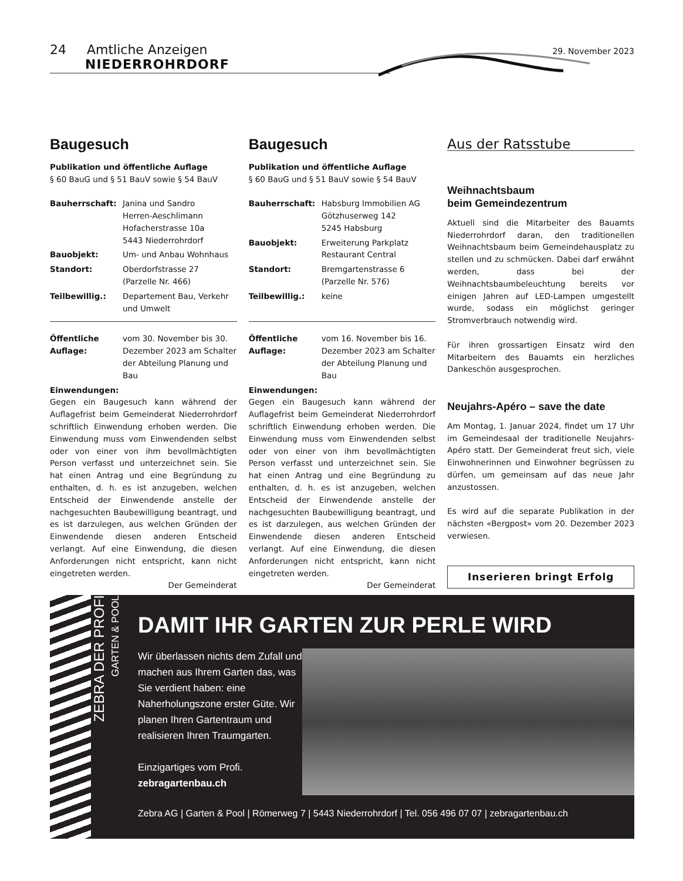24 Amtliche Anzeigen NIEDERROHRDORF
29. November 2023
Baugesuch
Publikation und öffentliche Auflage
§ 60 BauG und § 51 BauV sowie § 54 BauV
Bauherrschaft: Janina und Sandro
Herren-Aeschlimann
Hofacherstrasse 10a
5443 Niederrohrdorf
Bauobjekt: Um- und Anbau Wohnhaus
Standort: Oberdorfstrasse 27
(Parzelle Nr. 466)
Teilbewillig.: Departement Bau, Verkehr und Umwelt
Öffentliche Auflage:
vom 30. November bis 30. Dezember 2023 am Schalter der Abteilung Planung und Bau
Einwendungen:
Gegen ein Baugesuch kann während der Auflagefrist beim Gemeinderat Niederrohrdorf schriftlich Einwendung erhoben werden. Die Einwendung muss vom Einwendenden selbst oder von einer von ihm bevollmächtigten Person verfasst und unterzeichnet sein. Sie hat einen Antrag und eine Begründung zu enthalten, d. h. es ist anzugeben, welchen Entscheid der Einwendende anstelle der nachgesuchten Baubewilligung beantragt, und es ist darzulegen, aus welchen Gründen der Einwendende diesen anderen Entscheid verlangt. Auf eine Einwendung, die diesen Anforderungen nicht entspricht, kann nicht eingetreten werden.
Der Gemeinderat
Baugesuch
Publikation und öffentliche Auflage
§ 60 BauG und § 51 BauV sowie § 54 BauV
Bauherrschaft: Habsburg Immobilien AG
Götzhuserweg 142
5245 Habsburg
Bauobjekt: Erweiterung Parkplatz
Restaurant Central
Standort: Bremgartenstrasse 6
(Parzelle Nr. 576)
Teilbewillig.: keine
Öffentliche Auflage:
vom 16. November bis 16. Dezember 2023 am Schalter der Abteilung Planung und Bau
Einwendungen:
Gegen ein Baugesuch kann während der Auflagefrist beim Gemeinderat Niederrohrdorf schriftlich Einwendung erhoben werden. Die Einwendung muss vom Einwendenden selbst oder von einer von ihm bevollmächtigten Person verfasst und unterzeichnet sein. Sie hat einen Antrag und eine Begründung zu enthalten, d. h. es ist anzugeben, welchen Entscheid der Einwendende anstelle der nachgesuchten Baubewilligung beantragt, und es ist darzulegen, aus welchen Gründen der Einwendende diesen anderen Entscheid verlangt. Auf eine Einwendung, die diesen Anforderungen nicht entspricht, kann nicht eingetreten werden.
Der Gemeinderat
Aus der Ratsstube
Weihnachtsbaum
beim Gemeindezentrum
Aktuell sind die Mitarbeiter des Bauamts Niederrohrdorf daran, den traditionellen Weihnachtsbaum beim Gemeindehausplatz zu stellen und zu schmücken. Dabei darf erwähnt werden, dass bei der Weihnachtsbaumbeleuchtung bereits vor einigen Jahren auf LED-Lampen umgestellt wurde, sodass ein möglichst geringer Stromverbrauch notwendig wird.
Für ihren grossartigen Einsatz wird den Mitarbeitern des Bauamts ein herzliches Dankeschön ausgesprochen.
Neujahrs-Apéro – save the date
Am Montag, 1. Januar 2024, findet um 17 Uhr im Gemeindesaal der traditionelle Neujahrs-Apéro statt. Der Gemeinderat freut sich, viele Einwohnerinnen und Einwohner begrüssen zu dürfen, um gemeinsam auf das neue Jahr anzustossen.
Es wird auf die separate Publikation in der nächsten «Bergpost» vom 20. Dezember 2023 verwiesen.
Inserieren bringt Erfolg
ZEBRA DER PROFI
GARTEN & POOL
DAMIT IHR GARTEN ZUR PERLE WIRD
Wir überlassen nichts dem Zufall und machen aus Ihrem Garten das, was Sie verdient haben: eine Naherholungszone erster Güte. Wir planen Ihren Gartentraum und realisieren Ihren Traumgarten.
Einzigartiges vom Profi.
zebragartenbau.ch
Zebra AG | Garten & Pool | Römerweg 7 | 5443 Niederrohrdorf | Tel. 056 496 07 07 | zebragartenbau.ch